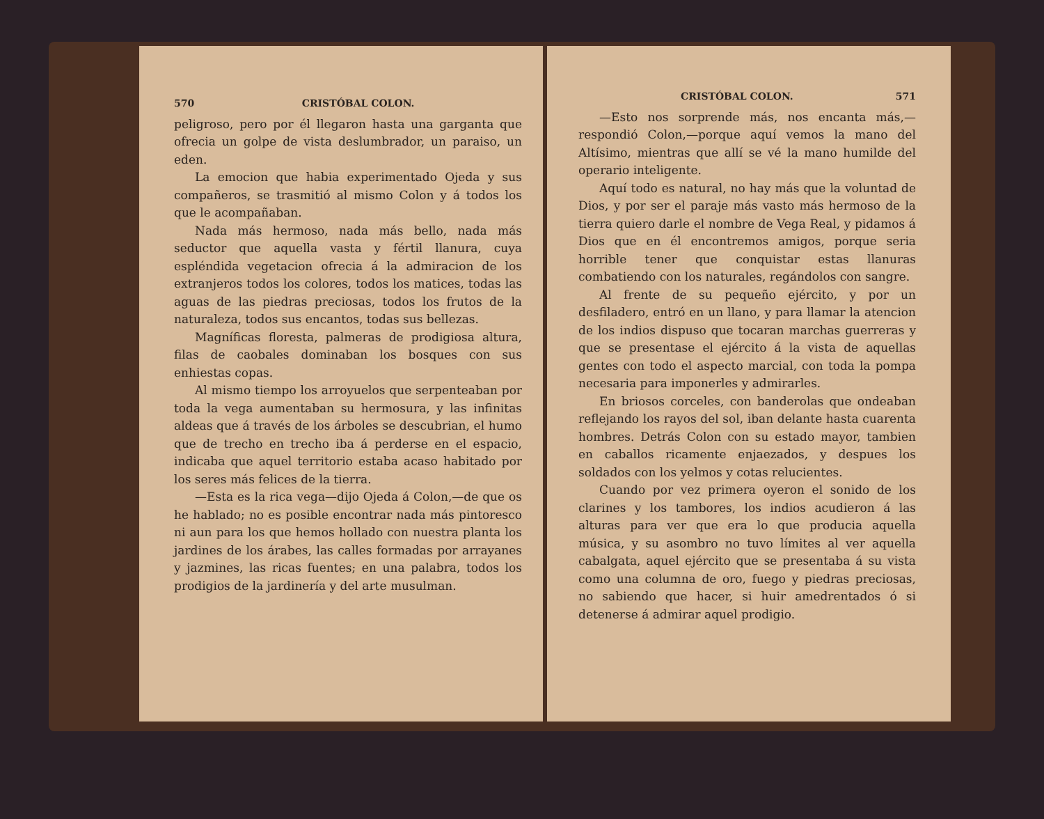570 CRISTÓBAL COLON.
peligroso, pero por él llegaron hasta una garganta que ofrecia un golpe de vista deslumbrador, un paraiso, un eden.
La emocion que habia experimentado Ojeda y sus compañeros, se trasmitió al mismo Colon y á todos los que le acompañaban.
Nada más hermoso, nada más bello, nada más seductor que aquella vasta y fértil llanura, cuya espléndida vegetacion ofrecia á la admiracion de los extranjeros todos los colores, todos los matices, todas las aguas de las piedras preciosas, todos los frutos de la naturaleza, todos sus encantos, todas sus bellezas.
Magníficas floresta, palmeras de prodigiosa altura, filas de caobales dominaban los bosques con sus enhiestas copas.
Al mismo tiempo los arroyuelos que serpenteaban por toda la vega aumentaban su hermosura, y las infinitas aldeas que á través de los árboles se descubrian, el humo que de trecho en trecho iba á perderse en el espacio, indicaba que aquel territorio estaba acaso habitado por los seres más felices de la tierra.
—Esta es la rica vega—dijo Ojeda á Colon,—de que os he hablado; no es posible encontrar nada más pintoresco ni aun para los que hemos hollado con nuestra planta los jardines de los árabes, las calles formadas por arrayanes y jazmines, las ricas fuentes; en una palabra, todos los prodigios de la jardinería y del arte musulman.
CRISTÓBAL COLON. 571
—Esto nos sorprende más, nos encanta más,—respondió Colon,—porque aquí vemos la mano del Altísimo, mientras que allí se vé la mano humilde del operario inteligente.
Aquí todo es natural, no hay más que la voluntad de Dios, y por ser el paraje más vasto más hermoso de la tierra quiero darle el nombre de Vega Real, y pidamos á Dios que en él encontremos amigos, porque seria horrible tener que conquistar estas llanuras combatiendo con los naturales, regándolos con sangre.
Al frente de su pequeño ejército, y por un desfiladero, entró en un llano, y para llamar la atencion de los indios dispuso que tocaran marchas guerreras y que se presentase el ejército á la vista de aquellas gentes con todo el aspecto marcial, con toda la pompa necesaria para imponerles y admirarles.
En briosos corceles, con banderolas que ondeaban reflejando los rayos del sol, iban delante hasta cuarenta hombres. Detrás Colon con su estado mayor, tambien en caballos ricamente enjaezados, y despues los soldados con los yelmos y cotas relucientes.
Cuando por vez primera oyeron el sonido de los clarines y los tambores, los indios acudieron á las alturas para ver que era lo que producia aquella música, y su asombro no tuvo límites al ver aquella cabalgata, aquel ejército que se presentaba á su vista como una columna de oro, fuego y piedras preciosas, no sabiendo que hacer, si huir amedrentados ó si detenerse á admirar aquel prodigio.